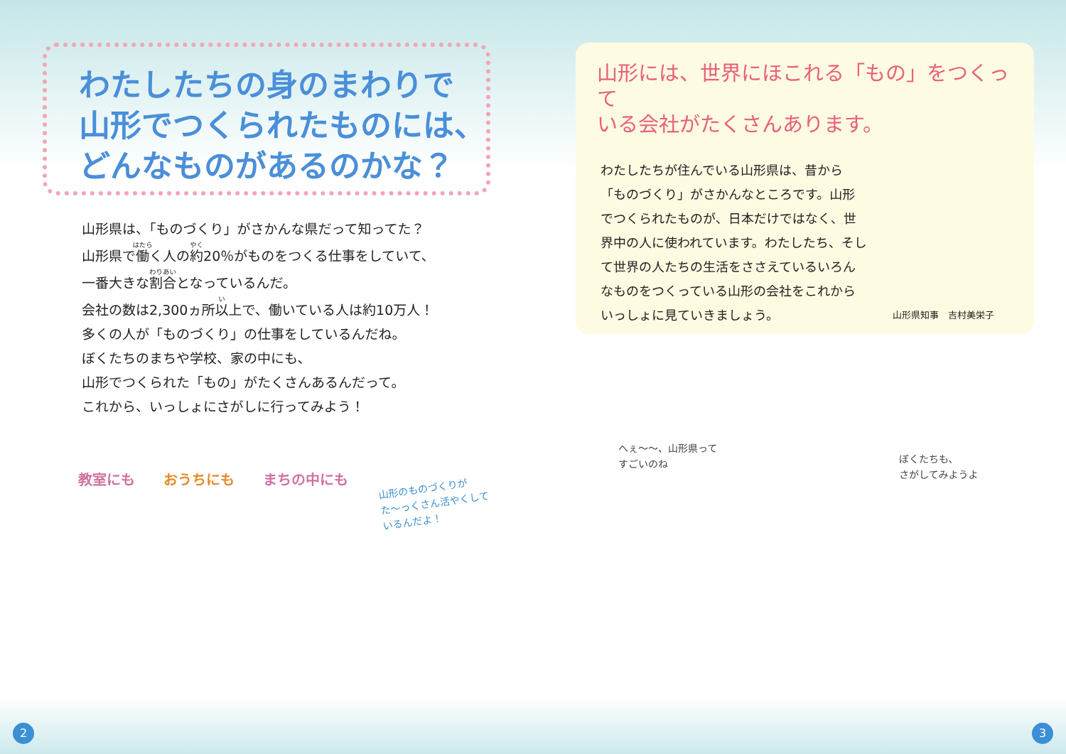わたしたちの身のまわりで
山形でつくられたものには、
どんなものがあるのかな？
山形県は、「ものづくり」がさかんな県だって知ってた？
山形県で働く人の約20％がものをつくる仕事をしていて、
一番大きな割合となっているんだ。
会社の数は2,300ヵ所以上で、働いている人は約10万人！
多くの人が「ものづくり」の仕事をしているんだね。
ぼくたちのまちや学校、家の中にも、
山形でつくられた「もの」がたくさんあるんだって。
これから、いっしょにさがしに行ってみよう！
教室にも おうちにも まちの中にも
山形のものづくりが
た～っくさん活やくして
いるんだよ！
2
山形には、世界にほこれる「もの」をつくって
いる会社がたくさんあります。
わたしたちが住んでいる山形県は、昔から「ものづくり」がさかんなところです。山形でつくられたものが、日本だけではなく、世界中の人に使われています。わたしたち、そして世界の人たちの生活をささえているいろんなものをつくっている山形の会社をこれからいっしょに見ていきましょう。
山形県知事　吉村美栄子
へぇ～～、山形県って
すごいのね
ぼくたちも、
さがしてみようよ
3